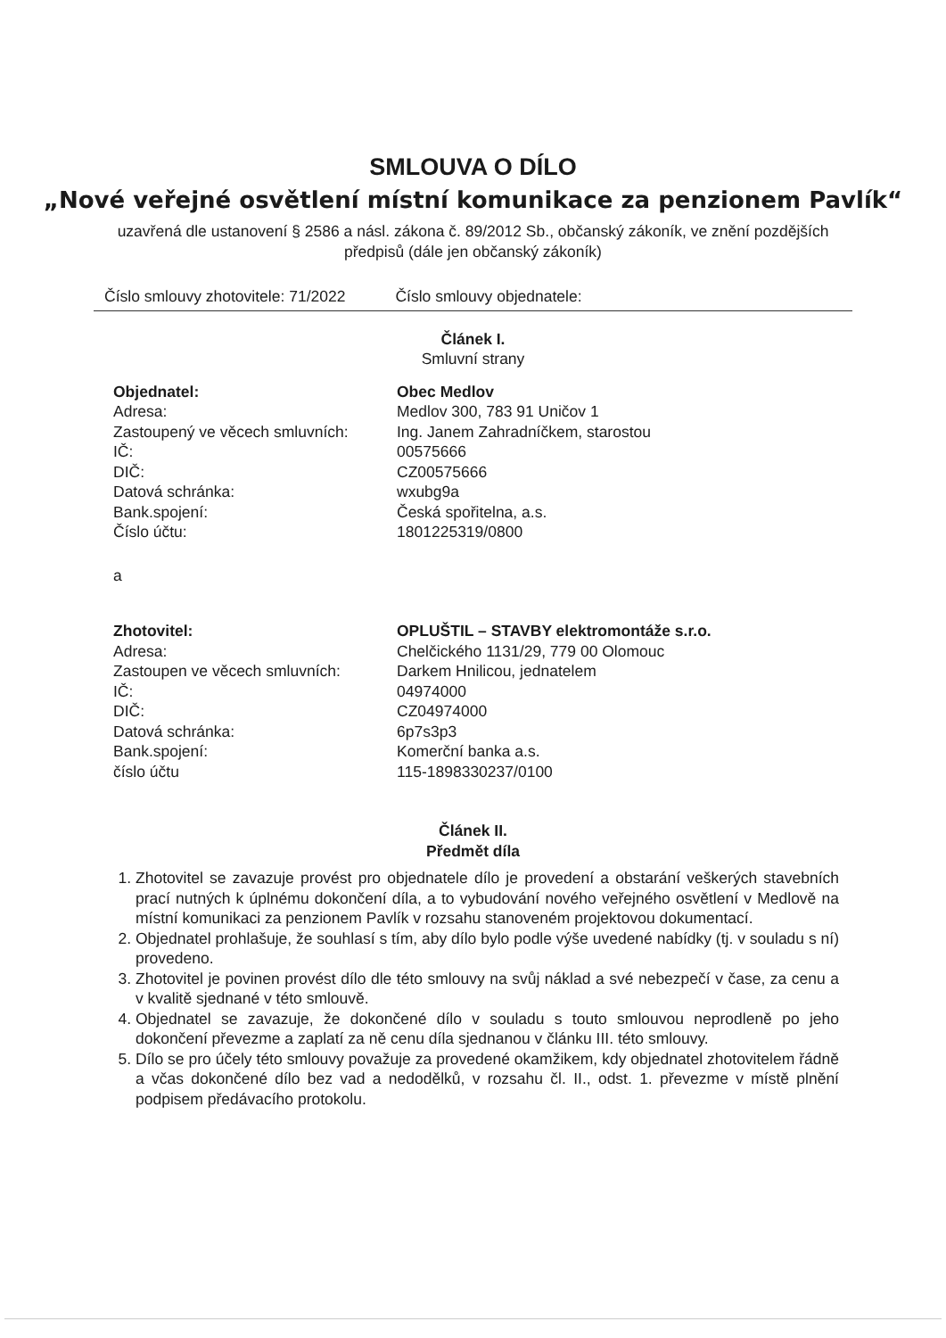SMLOUVA O DÍLO
„Nové veřejné osvětlení místní komunikace za penzionem Pavlík“
uzavřená dle ustanovení § 2586 a násl. zákona č. 89/2012 Sb., občanský zákoník, ve znění pozdějších předpisů (dále jen občanský zákoník)
Číslo smlouvy zhotovitele: 71/2022 Číslo smlouvy objednatele:
Článek I.
Smluvní strany
| Objednatel: | Obec Medlov |
| Adresa: | Medlov 300, 783 91 Uničov 1 |
| Zastoupený ve věcech smluvních: | Ing. Janem Zahradníčkem, starostou |
| IČ: | 00575666 |
| DIČ: | CZ00575666 |
| Datová schránka: | wxubg9a |
| Bank.spojení: | Česká spořitelna, a.s. |
| Číslo účtu: | 1801225319/0800 |
a
| Zhotovitel: | OPLUŠTIL – STAVBY elektromontáže s.r.o. |
| Adresa: | Chelčického 1131/29, 779 00 Olomouc |
| Zastoupen ve věcech smluvních: | Darkem Hnilicou, jednatelem |
| IČ: | 04974000 |
| DIČ: | CZ04974000 |
| Datová schránka: | 6p7s3p3 |
| Bank.spojení: | Komerční banka a.s. |
| číslo účtu | 115-1898330237/0100 |
Článek II.
Předmět díla
1. Zhotovitel se zavazuje provést pro objednatele dílo je provedení a obstarání veškerých stavebních prací nutných k úplnému dokončení díla, a to vybudování nového veřejného osvětlení v Medlově na místní komunikaci za penzionem Pavlík v rozsahu stanoveném projektovou dokumentací.
2. Objednatel prohlašuje, že souhlasí s tím, aby dílo bylo podle výše uvedené nabídky (tj. v souladu s ní) provedeno.
3. Zhotovitel je povinen provést dílo dle této smlouvy na svůj náklad a své nebezpečí v čase, za cenu a v kvalitě sjednané v této smlouvě.
4. Objednatel se zavazuje, že dokončené dílo v souladu s touto smlouvou neprodleně po jeho dokončení převezme a zaplatí za ně cenu díla sjednanou v článku III. této smlouvy.
5. Dílo se pro účely této smlouvy považuje za provedené okamžikem, kdy objednatel zhotovitelem řádně a včas dokončené dílo bez vad a nedodělků, v rozsahu čl. II., odst. 1. převezme v místě plnění podpisem předávacího protokolu.